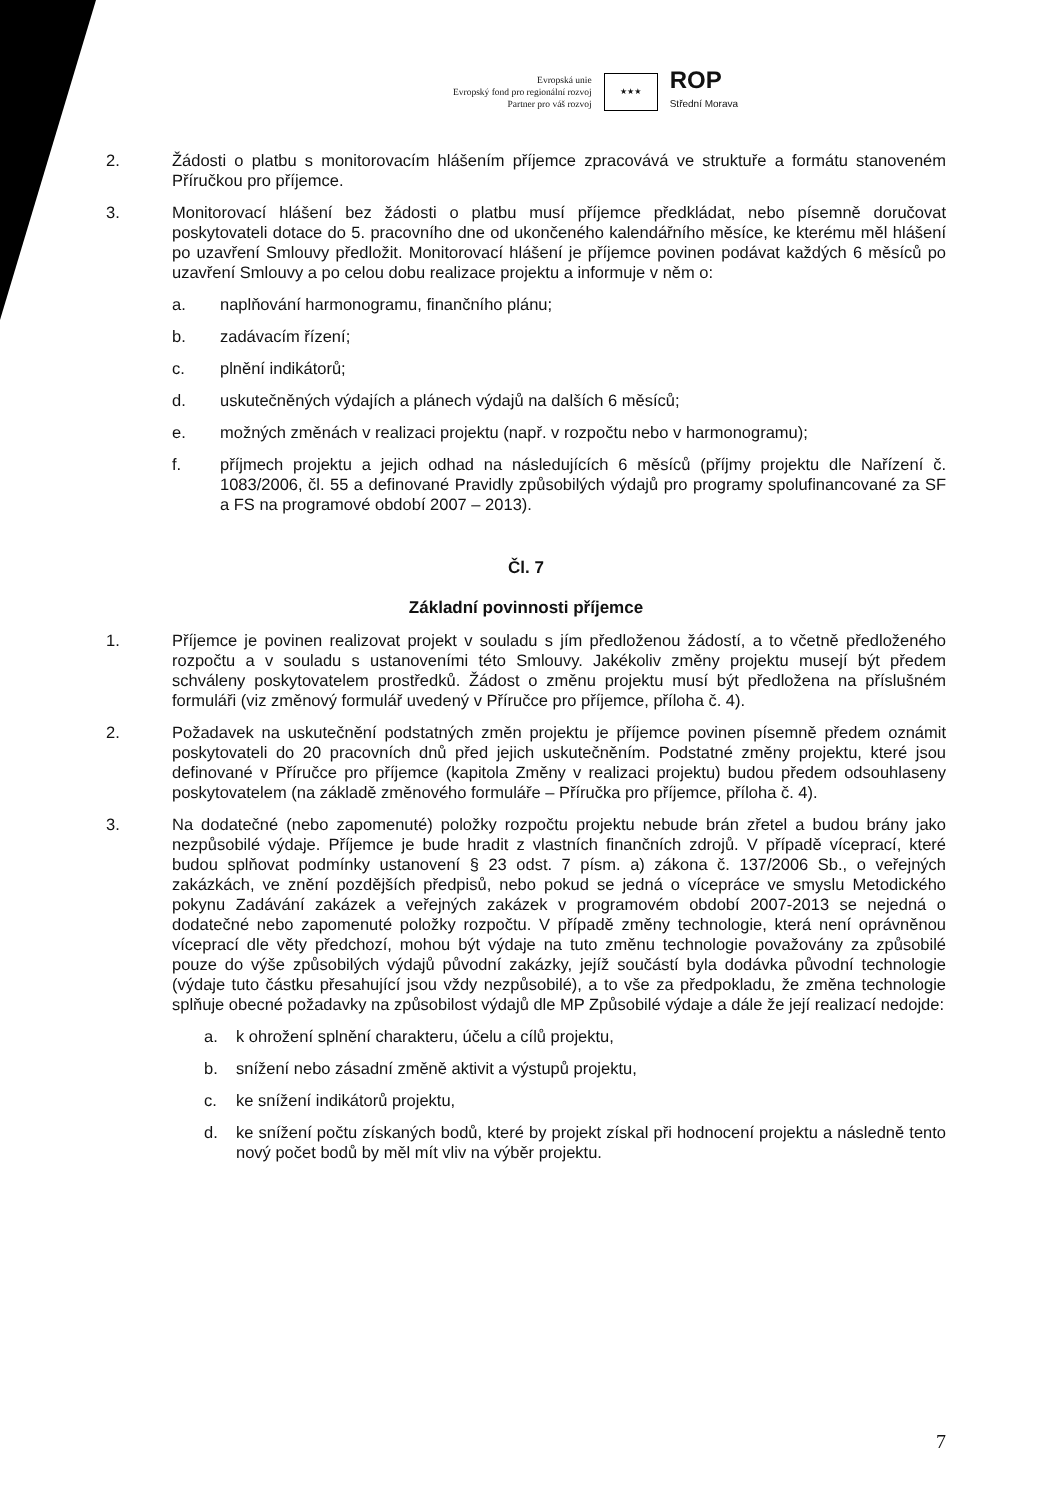Evropská unie
Evropský fond pro regionální rozvoj
Partner pro váš rozvoj
★★★
ROP
Střední Morava
2. Žádosti o platbu s monitorovacím hlášením příjemce zpracovává ve struktuře a formátu stanoveném Příručkou pro příjemce.
3. Monitorovací hlášení bez žádosti o platbu musí příjemce předkládat, nebo písemně doručovat poskytovateli dotace do 5. pracovního dne od ukončeného kalendářního měsíce, ke kterému měl hlášení po uzavření Smlouvy předložit. Monitorovací hlášení je příjemce povinen podávat každých 6 měsíců po uzavření Smlouvy a po celou dobu realizace projektu a informuje v něm o:
a. naplňování harmonogramu, finančního plánu;
b. zadávacím řízení;
c. plnění indikátorů;
d. uskutečněných výdajích a plánech výdajů na dalších 6 měsíců;
e. možných změnách v realizaci projektu (např. v rozpočtu nebo v harmonogramu);
f. příjmech projektu a jejich odhad na následujících 6 měsíců (příjmy projektu dle Nařízení č. 1083/2006, čl. 55 a definované Pravidly způsobilých výdajů pro programy spolufinancované za SF a FS na programové období 2007 – 2013).
Čl. 7
Základní povinnosti příjemce
1. Příjemce je povinen realizovat projekt v souladu s jím předloženou žádostí, a to včetně předloženého rozpočtu a v souladu s ustanoveními této Smlouvy. Jakékoliv změny projektu musejí být předem schváleny poskytovatelem prostředků. Žádost o změnu projektu musí být předložena na příslušném formuláři (viz změnový formulář uvedený v Příručce pro příjemce, příloha č. 4).
2. Požadavek na uskutečnění podstatných změn projektu je příjemce povinen písemně předem oznámit poskytovateli do 20 pracovních dnů před jejich uskutečněním. Podstatné změny projektu, které jsou definované v Příručce pro příjemce (kapitola Změny v realizaci projektu) budou předem odsouhlaseny poskytovatelem (na základě změnového formuláře – Příručka pro příjemce, příloha č. 4).
3. Na dodatečné (nebo zapomenuté) položky rozpočtu projektu nebude brán zřetel a budou brány jako nezpůsobilé výdaje. Příjemce je bude hradit z vlastních finančních zdrojů. V případě víceprací, které budou splňovat podmínky ustanovení § 23 odst. 7 písm. a) zákona č. 137/2006 Sb., o veřejných zakázkách, ve znění pozdějších předpisů, nebo pokud se jedná o vícepráce ve smyslu Metodického pokynu Zadávání zakázek a veřejných zakázek v programovém období 2007-2013 se nejedná o dodatečné nebo zapomenuté položky rozpočtu. V případě změny technologie, která není oprávněnou víceprací dle věty předchozí, mohou být výdaje na tuto změnu technologie považovány za způsobilé pouze do výše způsobilých výdajů původní zakázky, jejíž součástí byla dodávka původní technologie (výdaje tuto částku přesahující jsou vždy nezpůsobilé), a to vše za předpokladu, že změna technologie splňuje obecné požadavky na způsobilost výdajů dle MP Způsobilé výdaje a dále že její realizací nedojde:
a. k ohrožení splnění charakteru, účelu a cílů projektu,
b. snížení nebo zásadní změně aktivit a výstupů projektu,
c. ke snížení indikátorů projektu,
d. ke snížení počtu získaných bodů, které by projekt získal při hodnocení projektu a následně tento nový počet bodů by měl mít vliv na výběr projektu.
7